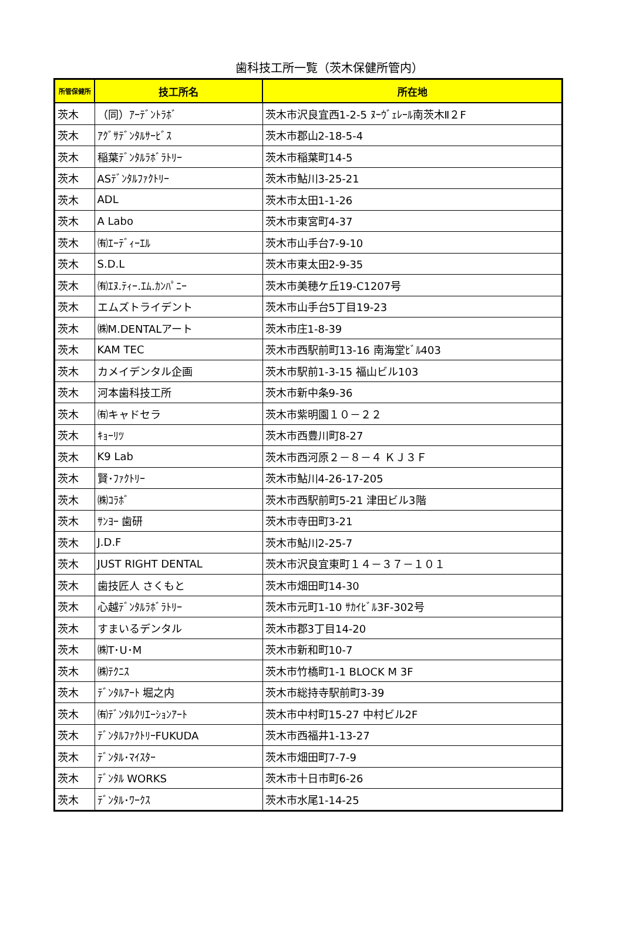歯科技工所一覧（茨木保健所管内）
| 所管保健所 | 技工所名 | 所在地 |
| --- | --- | --- |
| 茨木 | （同）ｱｰﾃﾞﾝﾄﾗﾎﾞ | 茨木市沢良宜西1-2-5 ﾇｰｳﾞｪﾚｰﾙ南茨木Ⅱ２F |
| 茨木 | ｱｸﾞｻﾃﾞﾝﾀﾙｻｰﾋﾞｽ | 茨木市郡山2-18-5-4 |
| 茨木 | 稲葉ﾃﾞﾝﾀﾙﾗﾎﾞﾗﾄﾘｰ | 茨木市稲葉町14-5 |
| 茨木 | ASﾃﾞﾝﾀﾙﾌｧｸﾄﾘｰ | 茨木市鮎川3-25-21 |
| 茨木 | ADL | 茨木市太田1-1-26 |
| 茨木 | A Labo | 茨木市東宮町4-37 |
| 茨木 | ㈲ｴｰﾃﾞｨｰｴﾙ | 茨木市山手台7-9-10 |
| 茨木 | S.D.L | 茨木市東太田2-9-35 |
| 茨木 | ㈲ｴﾇ.ﾃｨｰ.ｴﾑ.ｶﾝﾊﾟﾆｰ | 茨木市美穂ケ丘19-C1207号 |
| 茨木 | エムズトライデント | 茨木市山手台5丁目19-23 |
| 茨木 | ㈱M.DENTALアート | 茨木市庄1-8-39 |
| 茨木 | KAM TEC | 茨木市西駅前町13-16 南海堂ﾋﾞﾙ403 |
| 茨木 | カメイデンタル企画 | 茨木市駅前1-3-15 福山ビル103 |
| 茨木 | 河本歯科技工所 | 茨木市新中条9-36 |
| 茨木 | ㈲キャドセラ | 茨木市紫明園１０－２２ |
| 茨木 | ｷｮｰﾘﾂ | 茨木市西豊川町8-27 |
| 茨木 | K9 Lab | 茨木市西河原２－８－４ ＫＪ３Ｆ |
| 茨木 | 賢･ﾌｧｸﾄﾘｰ | 茨木市鮎川4-26-17-205 |
| 茨木 | ㈱ｺﾗﾎﾞ | 茨木市西駅前町5-21 津田ビル3階 |
| 茨木 | ｻﾝﾖｰ 歯研 | 茨木市寺田町3-21 |
| 茨木 | J.D.F | 茨木市鮎川2-25-7 |
| 茨木 | JUST RIGHT DENTAL | 茨木市沢良宜東町１４－３７－１０１ |
| 茨木 | 歯技匠人 さくもと | 茨木市畑田町14-30 |
| 茨木 | 心越ﾃﾞﾝﾀﾙﾗﾎﾞﾗﾄﾘｰ | 茨木市元町1-10 ｻｶｲﾋﾞﾙ3F-302号 |
| 茨木 | すまいるデンタル | 茨木市郡3丁目14-20 |
| 茨木 | ㈱T･U･M | 茨木市新和町10-7 |
| 茨木 | ㈱ﾃｸﾆｽ | 茨木市竹橋町1-1 BLOCK M 3F |
| 茨木 | ﾃﾞﾝﾀﾙｱｰﾄ 堀之内 | 茨木市総持寺駅前町3-39 |
| 茨木 | ㈲ﾃﾞﾝﾀﾙｸﾘｴｰｼｮﾝｱｰﾄ | 茨木市中村町15-27 中村ビル2F |
| 茨木 | ﾃﾞﾝﾀﾙﾌｧｸﾄﾘｰFUKUDA | 茨木市西福井1-13-27 |
| 茨木 | ﾃﾞﾝﾀﾙ･ﾏｲｽﾀｰ | 茨木市畑田町7-7-9 |
| 茨木 | ﾃﾞﾝﾀﾙ WORKS | 茨木市十日市町6-26 |
| 茨木 | ﾃﾞﾝﾀﾙ･ﾜｰｸｽ | 茨木市水尾1-14-25 |